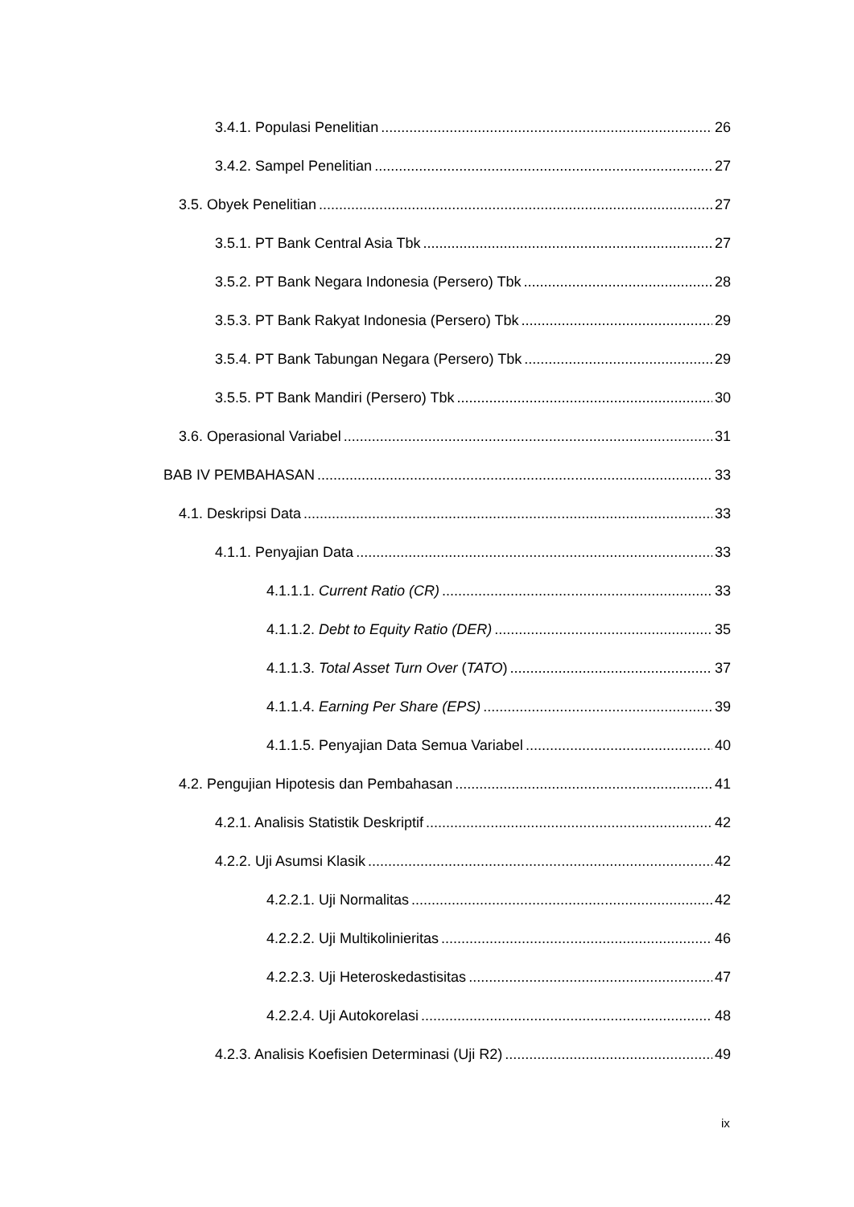3.4.1. Populasi Penelitian 26
3.4.2. Sampel Penelitian 27
3.5. Obyek Penelitian 27
3.5.1. PT Bank Central Asia Tbk 27
3.5.2. PT Bank Negara Indonesia (Persero) Tbk 28
3.5.3. PT Bank Rakyat Indonesia (Persero) Tbk 29
3.5.4. PT Bank Tabungan Negara (Persero) Tbk 29
3.5.5. PT Bank Mandiri (Persero) Tbk 30
3.6. Operasional Variabel 31
BAB IV PEMBAHASAN 33
4.1. Deskripsi Data 33
4.1.1. Penyajian Data 33
4.1.1.1. Current Ratio (CR) 33
4.1.1.2. Debt to Equity Ratio (DER) 35
4.1.1.3. Total Asset Turn Over (TATO) 37
4.1.1.4. Earning Per Share (EPS) 39
4.1.1.5. Penyajian Data Semua Variabel 40
4.2. Pengujian Hipotesis dan Pembahasan 41
4.2.1. Analisis Statistik Deskriptif 42
4.2.2. Uji Asumsi Klasik 42
4.2.2.1. Uji Normalitas 42
4.2.2.2. Uji Multikolinieritas 46
4.2.2.3. Uji Heteroskedastisitas 47
4.2.2.4. Uji Autokorelasi 48
4.2.3. Analisis Koefisien Determinasi (Uji R2) 49
ix